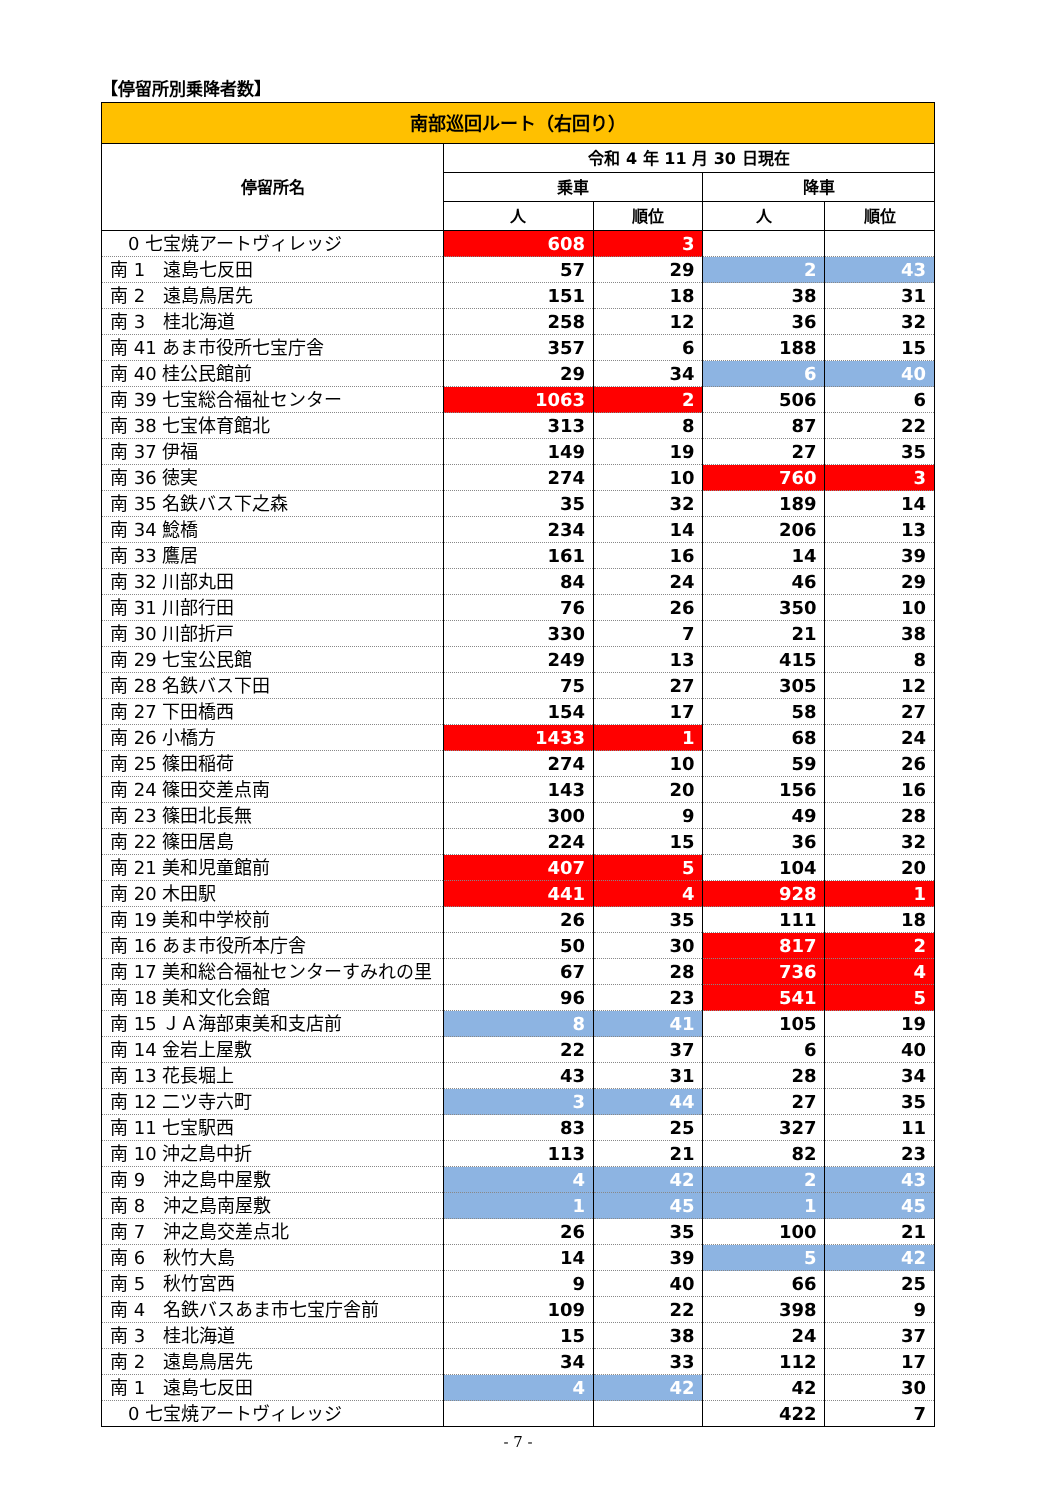【停留所別乗降者数】
| 南部巡回ルート（右回り） | | | | |
| --- | --- | --- | --- | --- |
| 停留所名 | 令和 4 年 11 月 30 日現在 | | | |
| | 乗車 | | 降車 | |
| | 人 | 順位 | 人 | 順位 |
| 0 七宝焼アートヴィレッジ | 608 | 3 | | |
| 南 1 遠島七反田 | 57 | 29 | 2 | 43 |
| 南 2 遠島鳥居先 | 151 | 18 | 38 | 31 |
| 南 3 桂北海道 | 258 | 12 | 36 | 32 |
| 南 41 あま市役所七宝庁舎 | 357 | 6 | 188 | 15 |
| 南 40 桂公民館前 | 29 | 34 | 6 | 40 |
| 南 39 七宝総合福祉センター | 1063 | 2 | 506 | 6 |
| 南 38 七宝体育館北 | 313 | 8 | 87 | 22 |
| 南 37 伊福 | 149 | 19 | 27 | 35 |
| 南 36 徳実 | 274 | 10 | 760 | 3 |
| 南 35 名鉄バス下之森 | 35 | 32 | 189 | 14 |
| 南 34 鯰橋 | 234 | 14 | 206 | 13 |
| 南 33 鷹居 | 161 | 16 | 14 | 39 |
| 南 32 川部丸田 | 84 | 24 | 46 | 29 |
| 南 31 川部行田 | 76 | 26 | 350 | 10 |
| 南 30 川部折戸 | 330 | 7 | 21 | 38 |
| 南 29 七宝公民館 | 249 | 13 | 415 | 8 |
| 南 28 名鉄バス下田 | 75 | 27 | 305 | 12 |
| 南 27 下田橋西 | 154 | 17 | 58 | 27 |
| 南 26 小橋方 | 1433 | 1 | 68 | 24 |
| 南 25 篠田稲荷 | 274 | 10 | 59 | 26 |
| 南 24 篠田交差点南 | 143 | 20 | 156 | 16 |
| 南 23 篠田北長無 | 300 | 9 | 49 | 28 |
| 南 22 篠田居島 | 224 | 15 | 36 | 32 |
| 南 21 美和児童館前 | 407 | 5 | 104 | 20 |
| 南 20 木田駅 | 441 | 4 | 928 | 1 |
| 南 19 美和中学校前 | 26 | 35 | 111 | 18 |
| 南 16 あま市役所本庁舎 | 50 | 30 | 817 | 2 |
| 南 17 美和総合福祉センターすみれの里 | 67 | 28 | 736 | 4 |
| 南 18 美和文化会館 | 96 | 23 | 541 | 5 |
| 南 15 ＪＡ海部東美和支店前 | 8 | 41 | 105 | 19 |
| 南 14 金岩上屋敷 | 22 | 37 | 6 | 40 |
| 南 13 花長堀上 | 43 | 31 | 28 | 34 |
| 南 12 二ツ寺六町 | 3 | 44 | 27 | 35 |
| 南 11 七宝駅西 | 83 | 25 | 327 | 11 |
| 南 10 沖之島中折 | 113 | 21 | 82 | 23 |
| 南 9 沖之島中屋敷 | 4 | 42 | 2 | 43 |
| 南 8 沖之島南屋敷 | 1 | 45 | 1 | 45 |
| 南 7 沖之島交差点北 | 26 | 35 | 100 | 21 |
| 南 6 秋竹大島 | 14 | 39 | 5 | 42 |
| 南 5 秋竹宮西 | 9 | 40 | 66 | 25 |
| 南 4 名鉄バスあま市七宝庁舎前 | 109 | 22 | 398 | 9 |
| 南 3 桂北海道 | 15 | 38 | 24 | 37 |
| 南 2 遠島鳥居先 | 34 | 33 | 112 | 17 |
| 南 1 遠島七反田 | 4 | 42 | 42 | 30 |
| 0 七宝焼アートヴィレッジ | | | 422 | 7 |
- 7 -